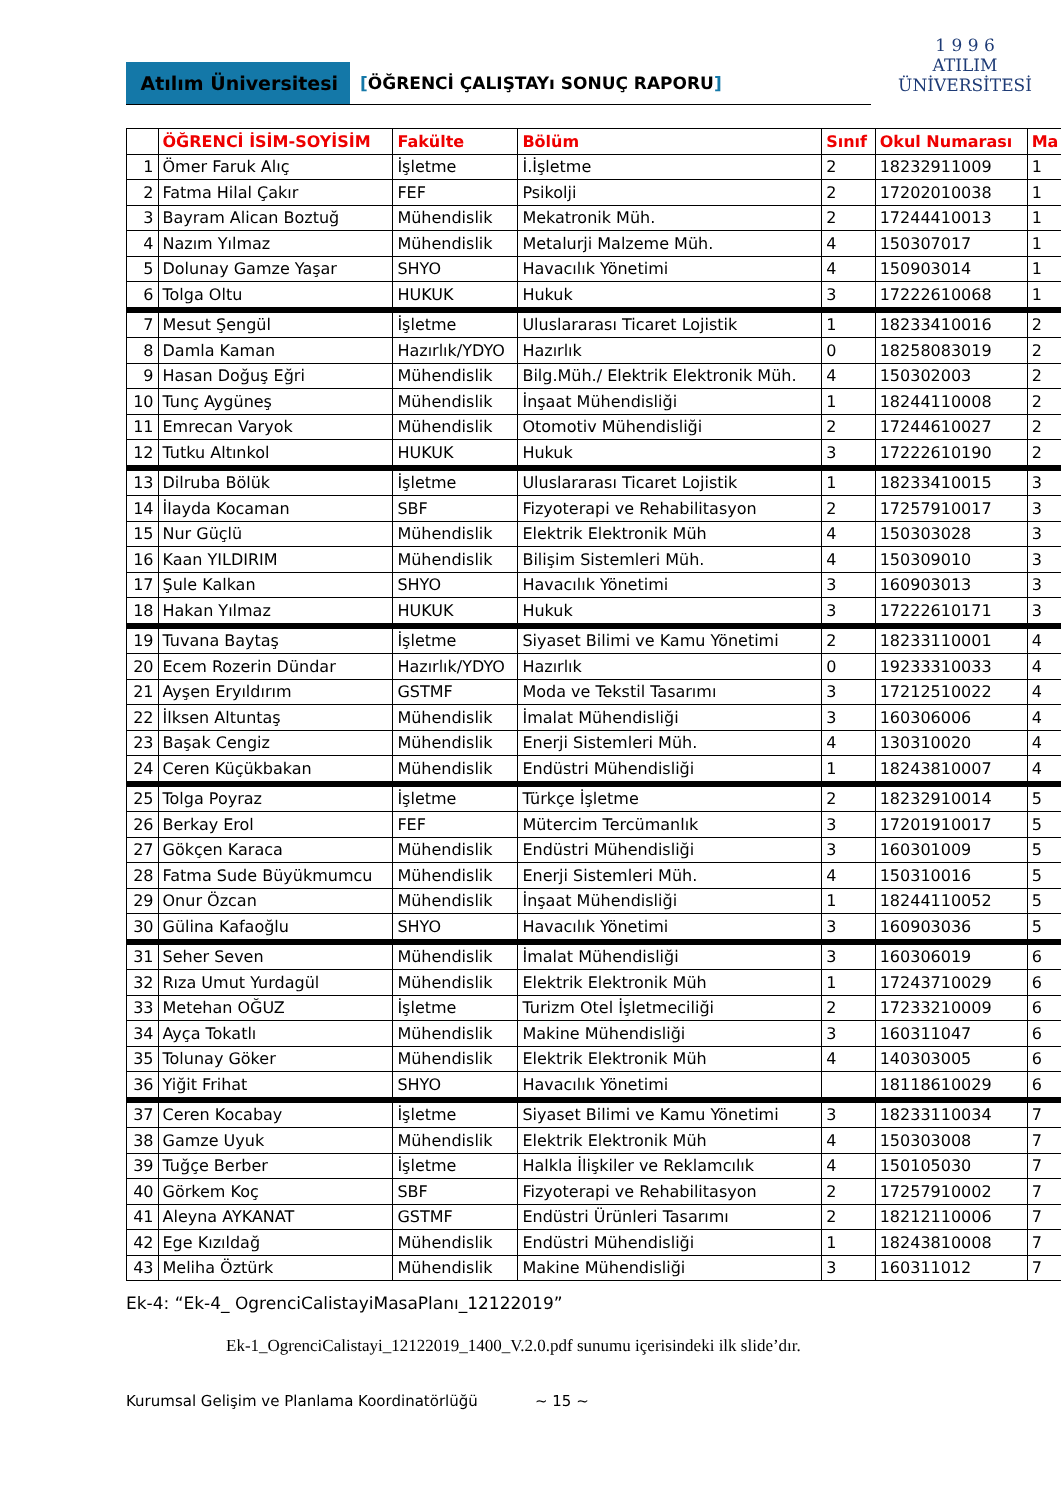Atılım Üniversitesi
[ÖĞRENCİ ÇALIŞTAYı SONUÇ RAPORU]
1 9 9 6
ATILIM
ÜNİVERSİTESİ
| | ÖĞRENCİ İSİM-SOYİSİM | Fakülte | Bölüm | Sınıf | Okul Numarası | Ma |
| --- | --- | --- | --- | --- | --- | --- |
| 1 | Ömer Faruk Alıç | İşletme | İ.İşletme | 2 | 18232911009 | 1 |
| 2 | Fatma Hilal Çakır | FEF | Psikolji | 2 | 17202010038 | 1 |
| 3 | Bayram Alican Boztuğ | Mühendislik | Mekatronik Müh. | 2 | 17244410013 | 1 |
| 4 | Nazım Yılmaz | Mühendislik | Metalurji Malzeme Müh. | 4 | 150307017 | 1 |
| 5 | Dolunay Gamze Yaşar | SHYO | Havacılık Yönetimi | 4 | 150903014 | 1 |
| 6 | Tolga Oltu | HUKUK | Hukuk | 3 | 17222610068 | 1 |
| 7 | Mesut Şengül | İşletme | Uluslararası Ticaret Lojistik | 1 | 18233410016 | 2 |
| 8 | Damla Kaman | Hazırlık/YDYO | Hazırlık | 0 | 18258083019 | 2 |
| 9 | Hasan Doğuş Eğri | Mühendislik | Bilg.Müh./ Elektrik Elektronik Müh. | 4 | 150302003 | 2 |
| 10 | Tunç Aygüneş | Mühendislik | İnşaat Mühendisliği | 1 | 18244110008 | 2 |
| 11 | Emrecan Varyok | Mühendislik | Otomotiv Mühendisliği | 2 | 17244610027 | 2 |
| 12 | Tutku Altınkol | HUKUK | Hukuk | 3 | 17222610190 | 2 |
| 13 | Dilruba Bölük | İşletme | Uluslararası Ticaret Lojistik | 1 | 18233410015 | 3 |
| 14 | İlayda Kocaman | SBF | Fizyoterapi ve Rehabilitasyon | 2 | 17257910017 | 3 |
| 15 | Nur Güçlü | Mühendislik | Elektrik Elektronik Müh | 4 | 150303028 | 3 |
| 16 | Kaan YILDIRIM | Mühendislik | Bilişim Sistemleri Müh. | 4 | 150309010 | 3 |
| 17 | Şule Kalkan | SHYO | Havacılık Yönetimi | 3 | 160903013 | 3 |
| 18 | Hakan Yılmaz | HUKUK | Hukuk | 3 | 17222610171 | 3 |
| 19 | Tuvana Baytaş | İşletme | Siyaset Bilimi ve Kamu Yönetimi | 2 | 18233110001 | 4 |
| 20 | Ecem Rozerin Dündar | Hazırlık/YDYO | Hazırlık | 0 | 19233310033 | 4 |
| 21 | Ayşen Eryıldırım | GSTMF | Moda ve Tekstil Tasarımı | 3 | 17212510022 | 4 |
| 22 | İlksen Altuntaş | Mühendislik | İmalat Mühendisliği | 3 | 160306006 | 4 |
| 23 | Başak Cengiz | Mühendislik | Enerji Sistemleri Müh. | 4 | 130310020 | 4 |
| 24 | Ceren Küçükbakan | Mühendislik | Endüstri Mühendisliği | 1 | 18243810007 | 4 |
| 25 | Tolga Poyraz | İşletme | Türkçe İşletme | 2 | 18232910014 | 5 |
| 26 | Berkay Erol | FEF | Mütercim Tercümanlık | 3 | 17201910017 | 5 |
| 27 | Gökçen Karaca | Mühendislik | Endüstri Mühendisliği | 3 | 160301009 | 5 |
| 28 | Fatma Sude Büyükmumcu | Mühendislik | Enerji Sistemleri Müh. | 4 | 150310016 | 5 |
| 29 | Onur Özcan | Mühendislik | İnşaat Mühendisliği | 1 | 18244110052 | 5 |
| 30 | Gülina Kafaoğlu | SHYO | Havacılık Yönetimi | 3 | 160903036 | 5 |
| 31 | Seher Seven | Mühendislik | İmalat Mühendisliği | 3 | 160306019 | 6 |
| 32 | Rıza Umut Yurdagül | Mühendislik | Elektrik Elektronik Müh | 1 | 17243710029 | 6 |
| 33 | Metehan OĞUZ | İşletme | Turizm Otel İşletmeciliği | 2 | 17233210009 | 6 |
| 34 | Ayça Tokatlı | Mühendislik | Makine Mühendisliği | 3 | 160311047 | 6 |
| 35 | Tolunay Göker | Mühendislik | Elektrik Elektronik Müh | 4 | 140303005 | 6 |
| 36 | Yiğit Frihat | SHYO | Havacılık Yönetimi | | 18118610029 | 6 |
| 37 | Ceren Kocabay | İşletme | Siyaset Bilimi ve Kamu Yönetimi | 3 | 18233110034 | 7 |
| 38 | Gamze Uyuk | Mühendislik | Elektrik Elektronik Müh | 4 | 150303008 | 7 |
| 39 | Tuğçe Berber | İşletme | Halkla İlişkiler ve Reklamcılık | 4 | 150105030 | 7 |
| 40 | Görkem Koç | SBF | Fizyoterapi ve Rehabilitasyon | 2 | 17257910002 | 7 |
| 41 | Aleyna AYKANAT | GSTMF | Endüstri Ürünleri Tasarımı | 2 | 18212110006 | 7 |
| 42 | Ege Kızıldağ | Mühendislik | Endüstri Mühendisliği | 1 | 18243810008 | 7 |
| 43 | Meliha Öztürk | Mühendislik | Makine Mühendisliği | 3 | 160311012 | 7 |
Ek-4: “Ek-4_ OgrenciCalistayiMasaPlanı_12122019”
Ek-1_OgrenciCalistayi_12122019_1400_V.2.0.pdf sunumu içerisindeki ilk slide’dır.
Kurumsal Gelişim ve Planlama Koordinatörlüğü ~ 15 ~